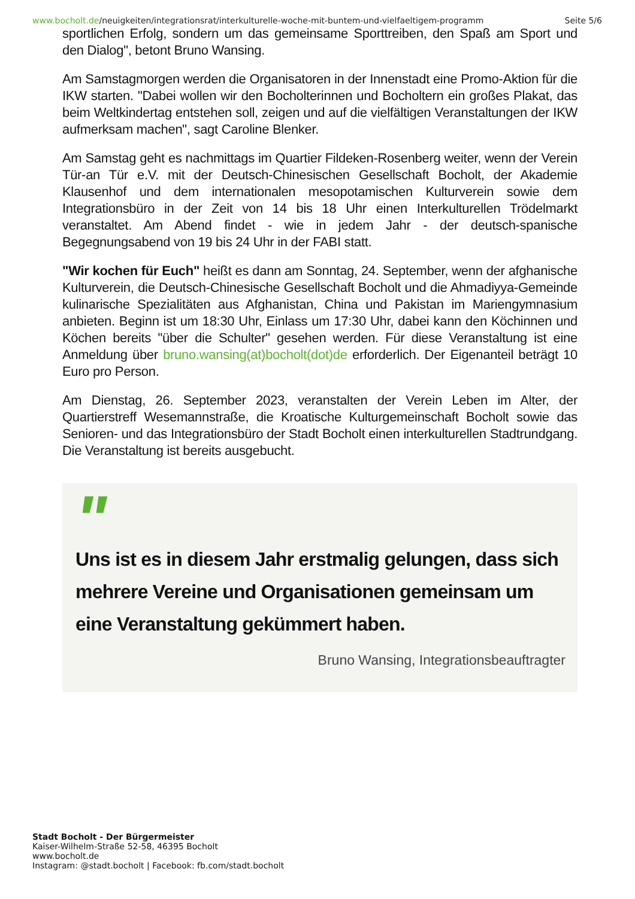www.bocholt.de/neuigkeiten/integrationsrat/interkulturelle-woche-mit-buntem-und-vielfaeltigem-programm
Seite 5/6
sportlichen Erfolg, sondern um das gemeinsame Sporttreiben, den Spaß am Sport und den Dialog", betont Bruno Wansing.
Am Samstagmorgen werden die Organisatoren in der Innenstadt eine Promo-Aktion für die IKW starten. "Dabei wollen wir den Bocholterinnen und Bocholtern ein großes Plakat, das beim Weltkindertag entstehen soll, zeigen und auf die vielfältigen Veranstaltungen der IKW aufmerksam machen", sagt Caroline Blenker.
Am Samstag geht es nachmittags im Quartier Fildeken-Rosenberg weiter, wenn der Verein Tür-an Tür e.V. mit der Deutsch-Chinesischen Gesellschaft Bocholt, der Akademie Klausenhof und dem internationalen mesopotamischen Kulturverein sowie dem Integrationsbüro in der Zeit von 14 bis 18 Uhr einen Interkulturellen Trödelmarkt veranstaltet. Am Abend findet - wie in jedem Jahr - der deutsch-spanische Begegnungsabend von 19 bis 24 Uhr in der FABI statt.
"Wir kochen für Euch" heißt es dann am Sonntag, 24. September, wenn der afghanische Kulturverein, die Deutsch-Chinesische Gesellschaft Bocholt und die Ahmadiyya-Gemeinde kulinarische Spezialitäten aus Afghanistan, China und Pakistan im Mariengymnasium anbieten. Beginn ist um 18:30 Uhr, Einlass um 17:30 Uhr, dabei kann den Köchinnen und Köchen bereits "über die Schulter" gesehen werden. Für diese Veranstaltung ist eine Anmeldung über bruno.wansing(at)bocholt(dot)de erforderlich. Der Eigenanteil beträgt 10 Euro pro Person.
Am Dienstag, 26. September 2023, veranstalten der Verein Leben im Alter, der Quartierstreff Wesemannstraße, die Kroatische Kulturgemeinschaft Bocholt sowie das Senioren- und das Integrationsbüro der Stadt Bocholt einen interkulturellen Stadtrundgang. Die Veranstaltung ist bereits ausgebucht.
"
Uns ist es in diesem Jahr erstmalig gelungen, dass sich mehrere Vereine und Organisationen gemeinsam um eine Veranstaltung gekümmert haben.
Bruno Wansing, Integrationsbeauftragter
Stadt Bocholt - Der Bürgermeister
Kaiser-Wilhelm-Straße 52-58, 46395 Bocholt
www.bocholt.de
Instagram: @stadt.bocholt | Facebook: fb.com/stadt.bocholt